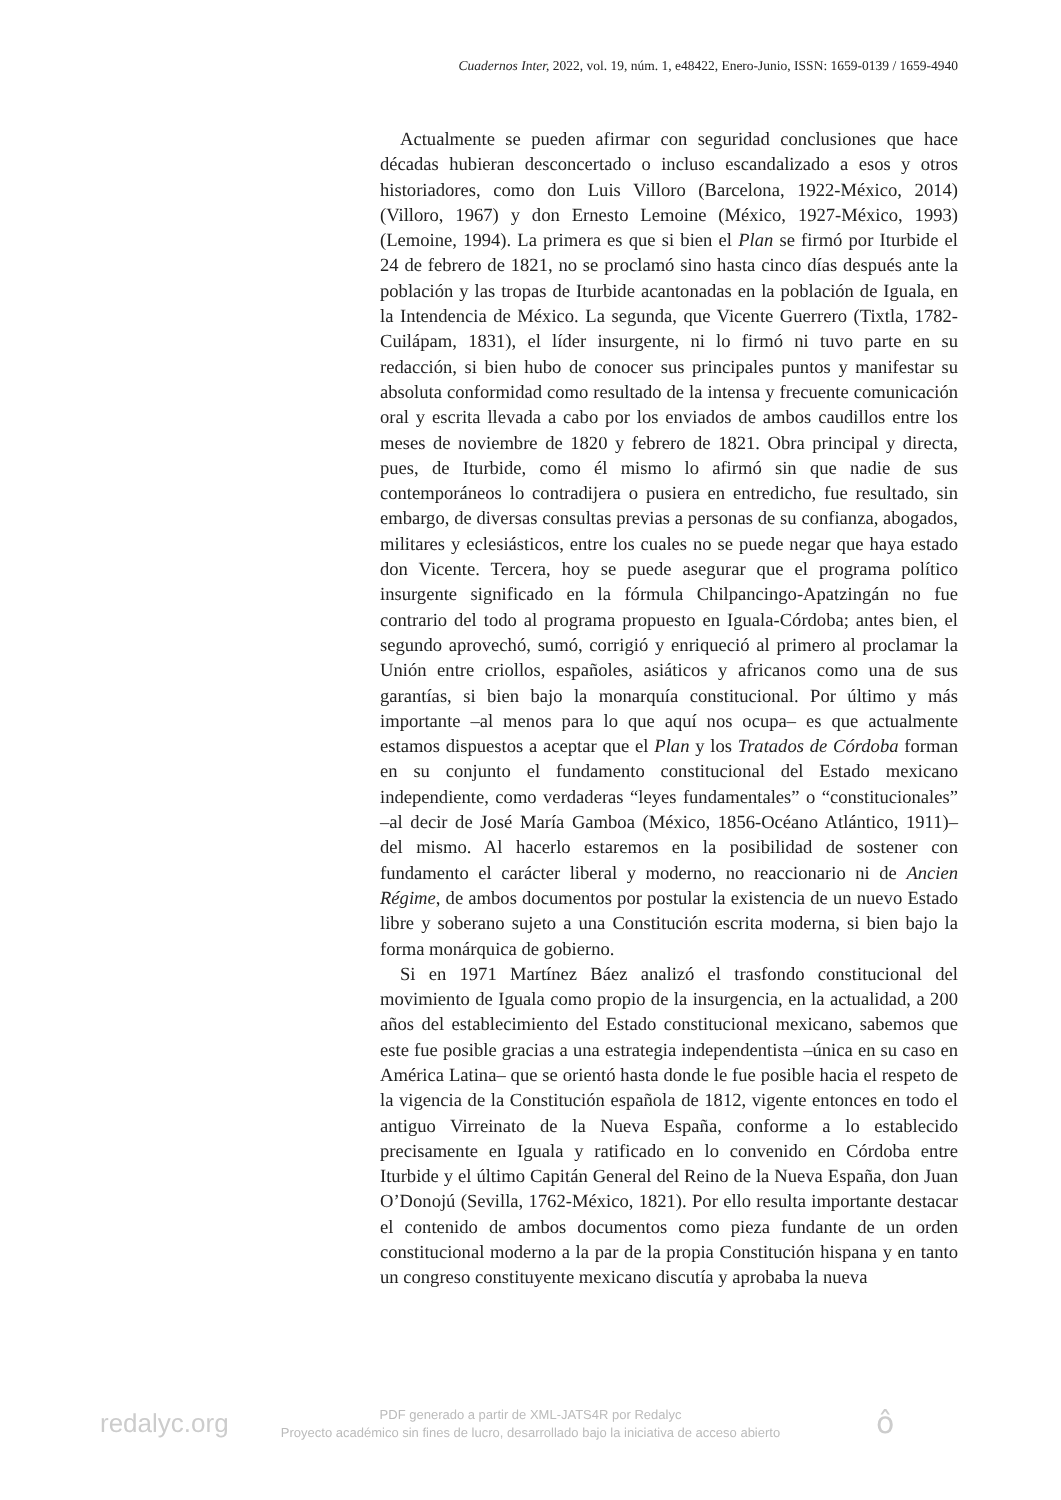Cuadernos Inter, 2022, vol. 19, núm. 1, e48422, Enero-Junio, ISSN: 1659-0139 / 1659-4940
Actualmente se pueden afirmar con seguridad conclusiones que hace décadas hubieran desconcertado o incluso escandalizado a esos y otros historiadores, como don Luis Villoro (Barcelona, 1922-México, 2014) (Villoro, 1967) y don Ernesto Lemoine (México, 1927-México, 1993) (Lemoine, 1994). La primera es que si bien el Plan se firmó por Iturbide el 24 de febrero de 1821, no se proclamó sino hasta cinco días después ante la población y las tropas de Iturbide acantonadas en la población de Iguala, en la Intendencia de México. La segunda, que Vicente Guerrero (Tixtla, 1782-Cuilápam, 1831), el líder insurgente, ni lo firmó ni tuvo parte en su redacción, si bien hubo de conocer sus principales puntos y manifestar su absoluta conformidad como resultado de la intensa y frecuente comunicación oral y escrita llevada a cabo por los enviados de ambos caudillos entre los meses de noviembre de 1820 y febrero de 1821. Obra principal y directa, pues, de Iturbide, como él mismo lo afirmó sin que nadie de sus contemporáneos lo contradijera o pusiera en entredicho, fue resultado, sin embargo, de diversas consultas previas a personas de su confianza, abogados, militares y eclesiásticos, entre los cuales no se puede negar que haya estado don Vicente. Tercera, hoy se puede asegurar que el programa político insurgente significado en la fórmula Chilpancingo-Apatzingán no fue contrario del todo al programa propuesto en Iguala-Córdoba; antes bien, el segundo aprovechó, sumó, corrigió y enriqueció al primero al proclamar la Unión entre criollos, españoles, asiáticos y africanos como una de sus garantías, si bien bajo la monarquía constitucional. Por último y más importante –al menos para lo que aquí nos ocupa– es que actualmente estamos dispuestos a aceptar que el Plan y los Tratados de Córdoba forman en su conjunto el fundamento constitucional del Estado mexicano independiente, como verdaderas “leyes fundamentales” o “constitucionales” –al decir de José María Gamboa (México, 1856-Océano Atlántico, 1911)– del mismo. Al hacerlo estaremos en la posibilidad de sostener con fundamento el carácter liberal y moderno, no reaccionario ni de Ancien Régime, de ambos documentos por postular la existencia de un nuevo Estado libre y soberano sujeto a una Constitución escrita moderna, si bien bajo la forma monárquica de gobierno.
Si en 1971 Martínez Báez analizó el trasfondo constitucional del movimiento de Iguala como propio de la insurgencia, en la actualidad, a 200 años del establecimiento del Estado constitucional mexicano, sabemos que este fue posible gracias a una estrategia independentista –única en su caso en América Latina– que se orientó hasta donde le fue posible hacia el respeto de la vigencia de la Constitución española de 1812, vigente entonces en todo el antiguo Virreinato de la Nueva España, conforme a lo establecido precisamente en Iguala y ratificado en lo convenido en Córdoba entre Iturbide y el último Capitán General del Reino de la Nueva España, don Juan O’Donojú (Sevilla, 1762-México, 1821). Por ello resulta importante destacar el contenido de ambos documentos como pieza fundante de un orden constitucional moderno a la par de la propia Constitución hispana y en tanto un congreso constituyente mexicano discutía y aprobaba la nueva
redalyc.org
PDF generado a partir de XML-JATS4R por Redalyc
Proyecto académico sin fines de lucro, desarrollado bajo la iniciativa de acceso abierto
ô